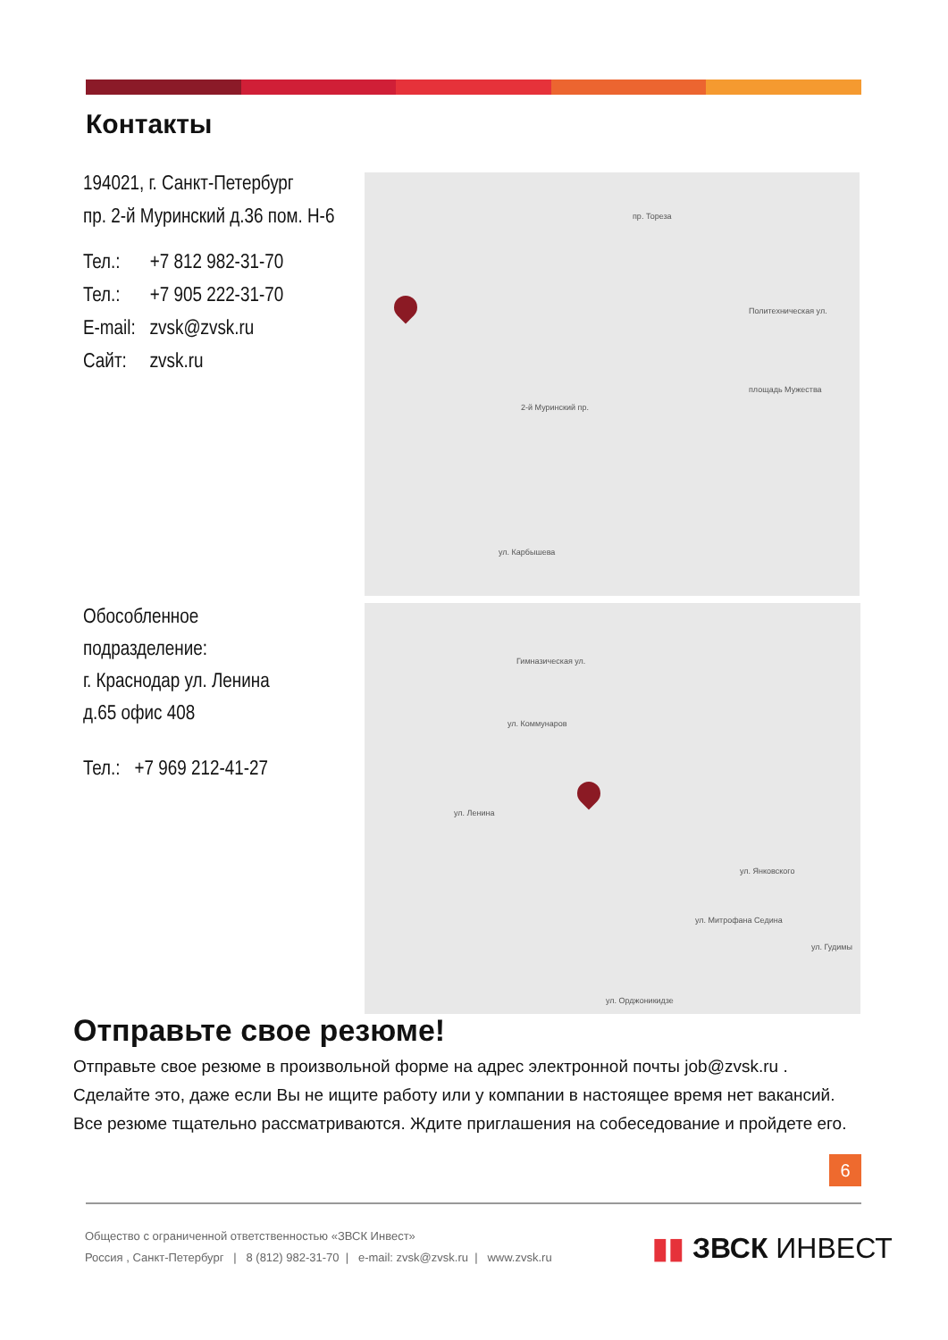Контакты
194021, г. Санкт-Петербург
пр. 2-й Муринский д.36 пом. Н-6
| Тел.: | +7 812 982-31-70 |
| Тел.: | +7 905 222-31-70 |
| E-mail: | zvsk@zvsk.ru |
| Сайт: | zvsk.ru |
пр. Тореза
площадь Мужества
2-й Муринский пр.
Политехническая ул.
ул. Карбышева
Обособленное
подразделение:
г. Краснодар ул. Ленина
д.65 офис 408
| Тел.: | +7 969 212-41-27 |
Гимназическая ул.
ул. Ленина
ул. Коммунаров
ул. Митрофана Седина
ул. Янковского
ул. Гудимы
ул. Орджоникидзе
Отправьте свое резюме!
Отправьте свое резюме в произвольной форме на адрес электронной почты job@zvsk.ru . Сделайте это, даже если Вы не ищите работу или у компании в настоящее время нет вакансий. Все резюме тщательно рассматриваются. Ждите приглашения на собеседование и пройдете его.
6
Общество с ограниченной ответственностью «ЗВСК Инвест»
Россия , Санкт-Петербург | 8 (812) 982-31-70 | e-mail: zvsk@zvsk.ru | www.zvsk.ru
▮▮ ЗВСК ИНВЕСТ